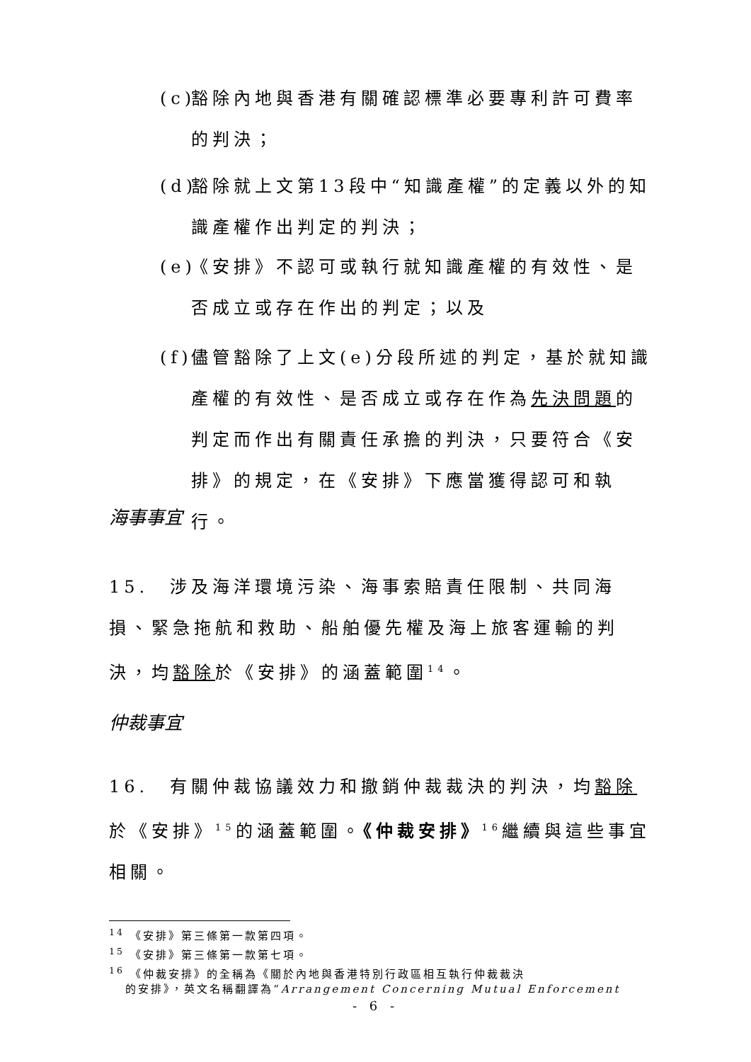(c) 豁除內地與香港有關確認標準必要專利許可費率
的判決；
(d) 豁除就上文第13段中“知識產權”的定義以外的知
識產權作出判定的判決；
(e) 《安排》不認可或執行就知識產權的有效性、是
否成立或存在作出的判定；以及
(f) 儘管豁除了上文(e)分段所述的判定，基於就知識
產權的有效性、是否成立或存在作為先決問題的
判定而作出有關責任承擔的判決，只要符合《安
排》的規定，在《安排》下應當獲得認可和執行。
海事事宜
15.　涉及海洋環境污染、海事索賠責任限制、共同海損、緊急拖航和救助、船舶優先權及海上旅客運輸的判決，均豁除於《安排》的涵蓋範圍<sup>14</sup>。
仲裁事宜
16.　有關仲裁協議效力和撤銷仲裁裁決的判決，均豁除於《安排》<sup>15</sup>的涵蓋範圍。《仲裁安排》<sup>16</sup>繼續與這些事宜相關。
<sup>14</sup> 《安排》第三條第一款第四項。
<sup>15</sup> 《安排》第三條第一款第七項。
<sup>16</sup> 《仲裁安排》的全稱為《關於內地與香港特別行政區相互執行仲裁裁決
的安排》，英文名稱翻譯為“Arrangement Concerning Mutual Enforcement
- 6 -